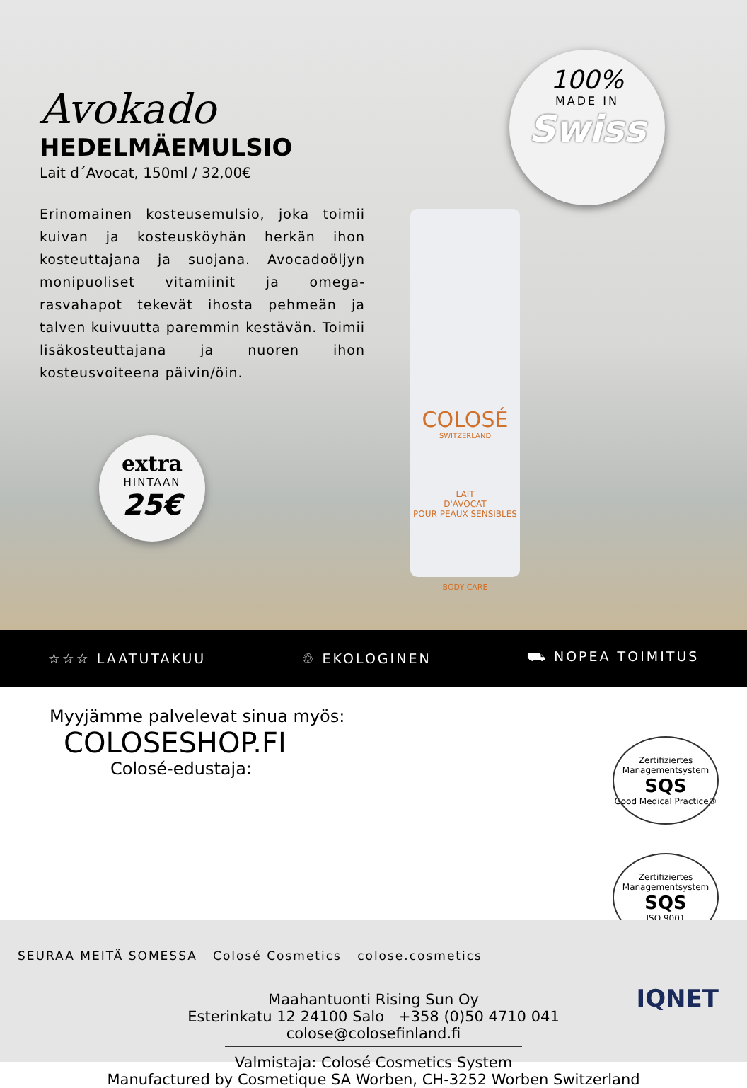Avokado
HEDELMÄEMULSIO
Lait d´Avocat, 150ml / 32,00€
Erinomainen kosteusemulsio, joka toimii kuivan ja kosteusköyhän herkän ihon kosteuttajana ja suojana. Avocadoöljyn monipuoliset vitamiinit ja omega-rasvahapot tekevät ihosta pehmeän ja talven kuivuutta paremmin kestävän. Toimii lisäkosteuttajana ja nuoren ihon kosteusvoiteena päivin/öin.
100%
MADE IN
Swiss
extra
HINTAAN
25€
COLOSÉ
SWITZERLAND
LAIT
D'AVOCAT
POUR PEAUX SENSIBLES
BODY CARE
☆☆☆ LAATUTAKUU ♲ EKOLOGINEN ⛟ NOPEA TOIMITUS
Myyjämme palvelevat sinua myös:
COLOSESHOP.FI
Colosé-edustaja:
Zertifiziertes Managementsystem
SQS
Good Medical Practice®
Zertifiziertes Managementsystem
SQS
ISO 9001
SEURAA MEITÄ SOMESSA Colosé Cosmetics colose.cosmetics
IQNET
Maahantuonti Rising Sun Oy
Esterinkatu 12 24100 Salo +358 (0)50 4710 041
colose@colosefinland.fi
Valmistaja: Colosé Cosmetics System
Manufactured by Cosmetique SA Worben, CH-3252 Worben Switzerland